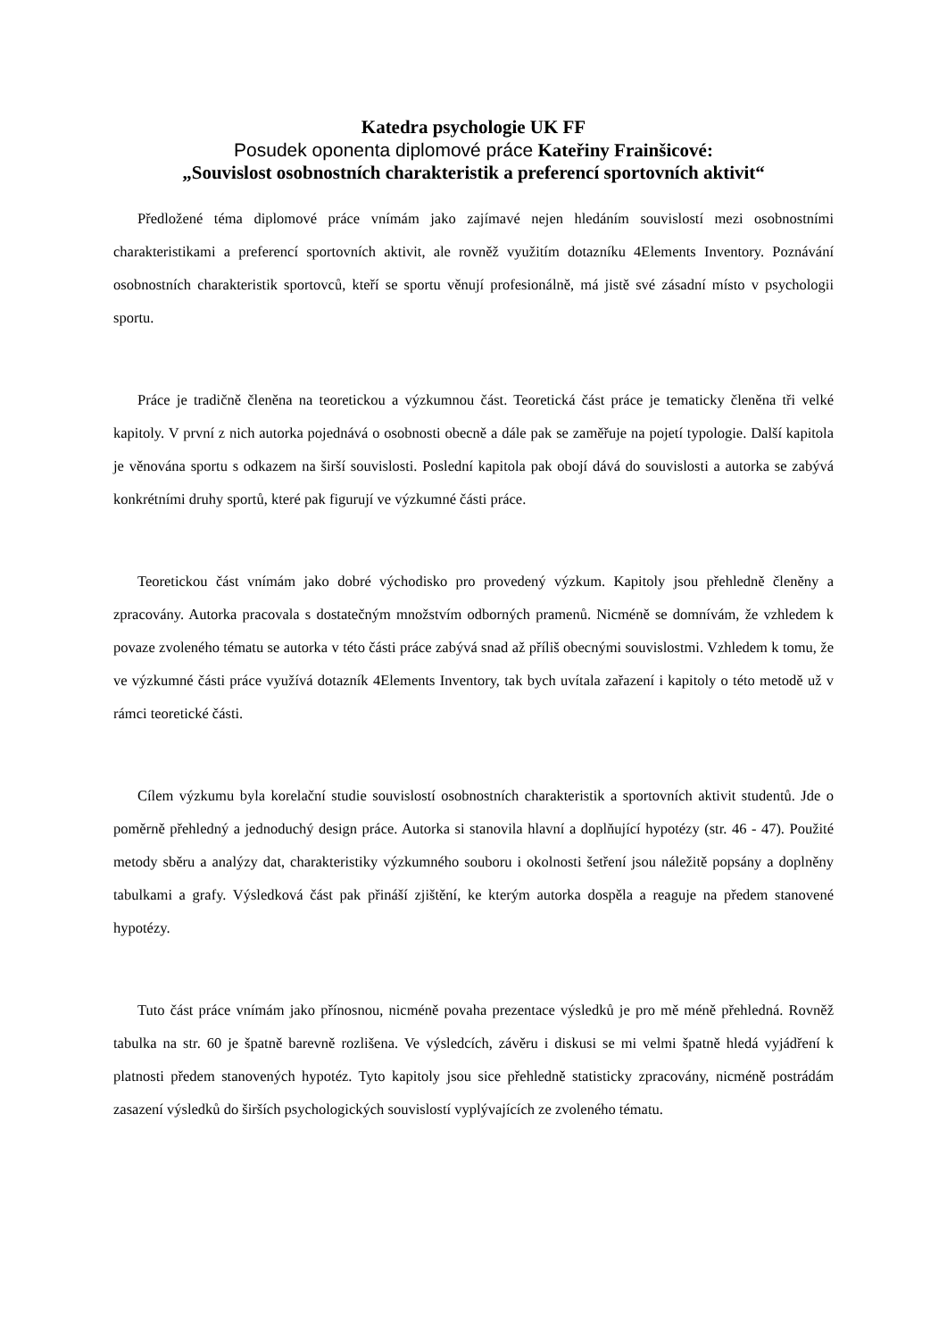Katedra psychologie UK FF
Posudek oponenta diplomové práce Kateřiny Frainšicové:
„Souvislost osobnostních charakteristik a preferencí sportovních aktivit“
Předložené téma diplomové práce vnímám jako zajímavé nejen hledáním souvislostí mezi osobnostními charakteristikami a preferencí sportovních aktivit, ale rovněž využitím dotazníku 4Elements Inventory. Poznávání osobnostních charakteristik sportovců, kteří se sportu věnují profesionálně, má jistě své zásadní místo v psychologii sportu.
Práce je tradičně členěna na teoretickou a výzkumnou část. Teoretická část práce je tematicky členěna tři velké kapitoly. V první z nich autorka pojednává o osobnosti obecně a dále pak se zaměřuje na pojetí typologie. Další kapitola je věnována sportu s odkazem na širší souvislosti. Poslední kapitola pak obojí dává do souvislosti a autorka se zabývá konkrétními druhy sportů, které pak figurují ve výzkumné části práce.
Teoretickou část vnímám jako dobré východisko pro provedený výzkum. Kapitoly jsou přehledně členěny a zpracovány. Autorka pracovala s dostatečným množstvím odborných pramenů. Nicméně se domnívám, že vzhledem k povaze zvoleného tématu se autorka v této části práce zabývá snad až příliš obecnými souvislostmi. Vzhledem k tomu, že ve výzkumné části práce využívá dotazník 4Elements Inventory, tak bych uvítala zařazení i kapitoly o této metodě už v rámci teoretické části.
Cílem výzkumu byla korelační studie souvislostí osobnostních charakteristik a sportovních aktivit studentů. Jde o poměrně přehledný a jednoduchý design práce. Autorka si stanovila hlavní a doplňující hypotézy (str. 46 - 47). Použité metody sběru a analýzy dat, charakteristiky výzkumného souboru i okolnosti šetření jsou náležitě popsány a doplněny tabulkami a grafy. Výsledková část pak přináší zjištění, ke kterým autorka dospěla a reaguje na předem stanovené hypotézy.
Tuto část práce vnímám jako přínosnou, nicméně povaha prezentace výsledků je pro mě méně přehledná. Rovněž tabulka na str. 60 je špatně barevně rozlišena. Ve výsledcích, závěru i diskusi se mi velmi špatně hledá vyjádření k platnosti předem stanovených hypotéz. Tyto kapitoly jsou sice přehledně statisticky zpracovány, nicméně postrádám zasazení výsledků do širších psychologických souvislostí vyplývajících ze zvoleného tématu.